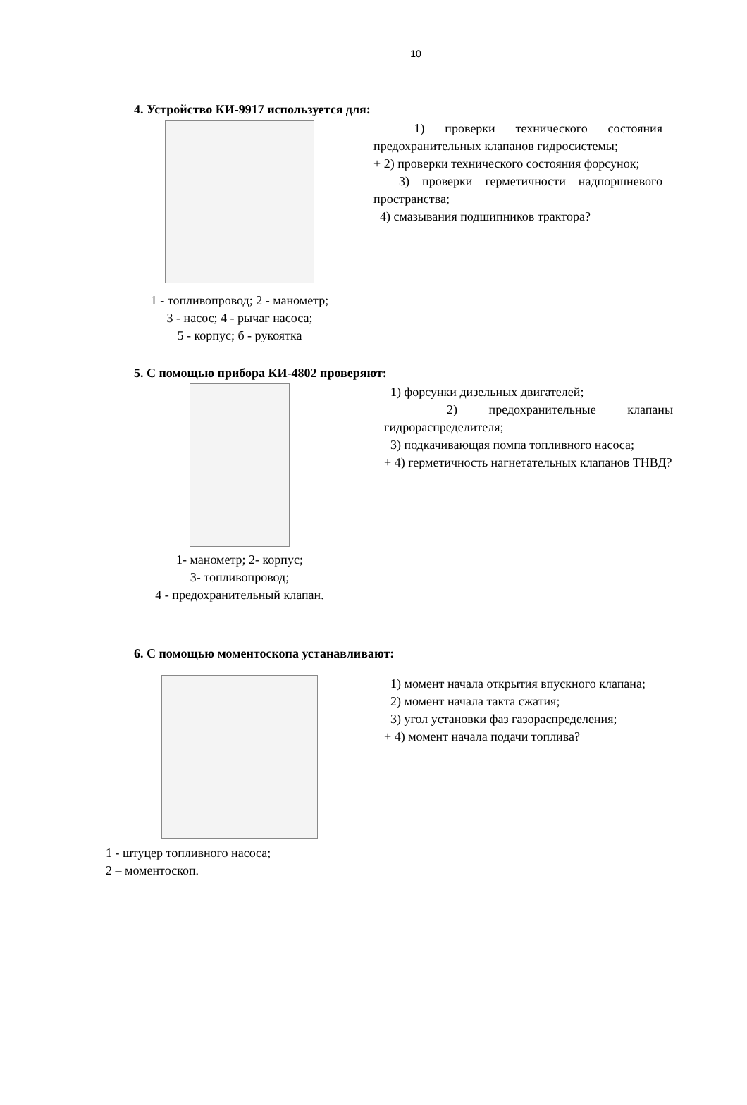10
4. Устройство КИ-9917 используется для:
1 - топливопровод; 2 - манометр;
3 - насос; 4 - рычаг насоса;
5 - корпус; б - рукоятка
1) проверки технического состояния предохранительных клапанов гидросистемы;
+ 2) проверки технического состояния форсунок;
3) проверки герметичности надпоршневого пространства;
4) смазывания подшипников трактора?
5. С помощью прибора КИ-4802 проверяют:
1- манометр; 2- корпус;
3- топливопровод;
4 - предохранительный клапан.
1) форсунки дизельных двигателей;
2) предохранительные клапаны гидрораспределителя;
3) подкачивающая помпа топливного насоса;
+ 4) герметичность нагнетательных клапанов ТНВД?
6. С помощью моментоскопа устанавливают:
1 - штуцер топливного насоса;
2 – моментоскоп.
1) момент начала открытия впускного клапана;
2) момент начала такта сжатия;
3) угол установки фаз газораспределения;
+ 4) момент начала подачи топлива?